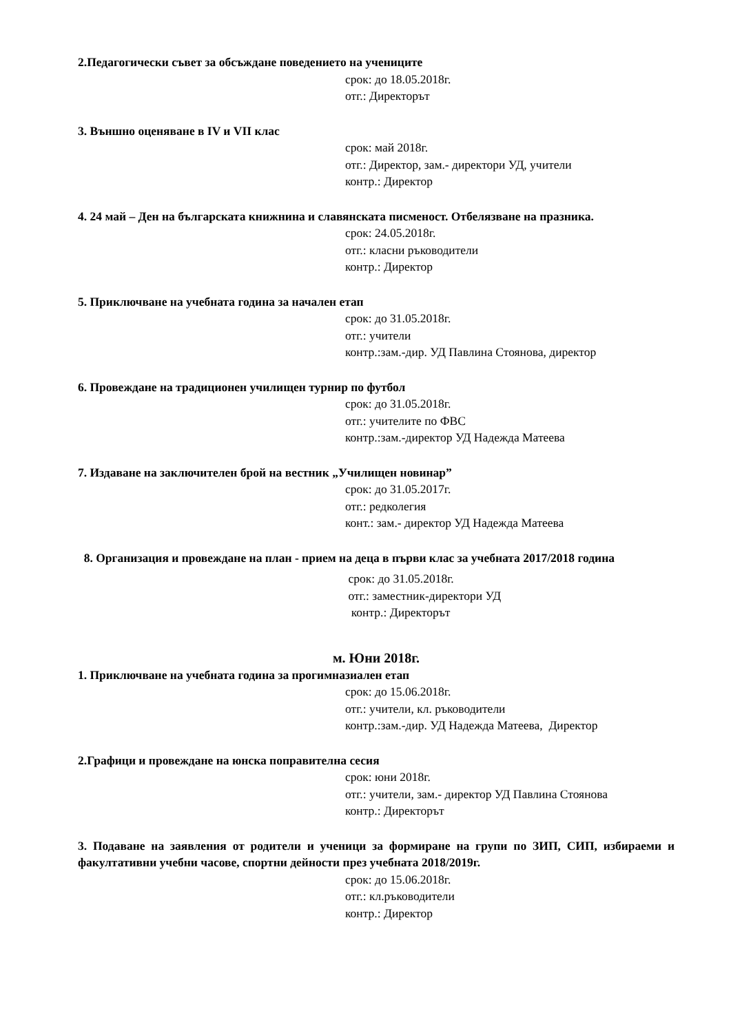2.Педагогически съвет за обсъждане поведението на учениците
срок: до 18.05.2018г.
отг.: Директорът
3. Външно оценяване в IV и VII клас
срок: май 2018г.
отг.: Директор, зам.- директори УД, учители
контр.: Директор
4. 24 май – Ден на българската книжнина и славянската писменост. Отбелязване на празника.
срок: 24.05.2018г.
отг.: класни ръководители
контр.: Директор
5. Приключване на учебната година за начален етап
срок: до 31.05.2018г.
отг.: учители
контр.:зам.-дир. УД Павлина Стоянова, директор
6. Провеждане на традиционен училищен турнир по футбол
срок: до 31.05.2018г.
отг.: учителите по ФВС
контр.:зам.-директор УД Надежда Матеева
7. Издаване на заключителен брой на вестник „Училищен новинар”
срок: до 31.05.2017г.
отг.: редколегия
конт.: зам.- директор УД Надежда Матеева
8. Организация и провеждане на план - прием на деца в първи клас за учебната 2017/2018 година
срок: до 31.05.2018г.
отг.: заместник-директори УД
контр.: Директорът
м. Юни 2018г.
1. Приключване на учебната година за прогимназиален етап
срок: до 15.06.2018г.
отг.: учители, кл. ръководители
контр.:зам.-дир. УД Надежда Матеева, Директор
2.Графици и провеждане на юнска поправителна сесия
срок: юни 2018г.
отг.: учители, зам.- директор УД Павлина Стоянова
контр.: Директорът
3. Подаване на заявления от родители и ученици за формиране на групи по ЗИП, СИП, избираеми и факултативни учебни часове, спортни дейности през учебната 2018/2019г.
срок: до 15.06.2018г.
отг.: кл.ръководители
контр.: Директор